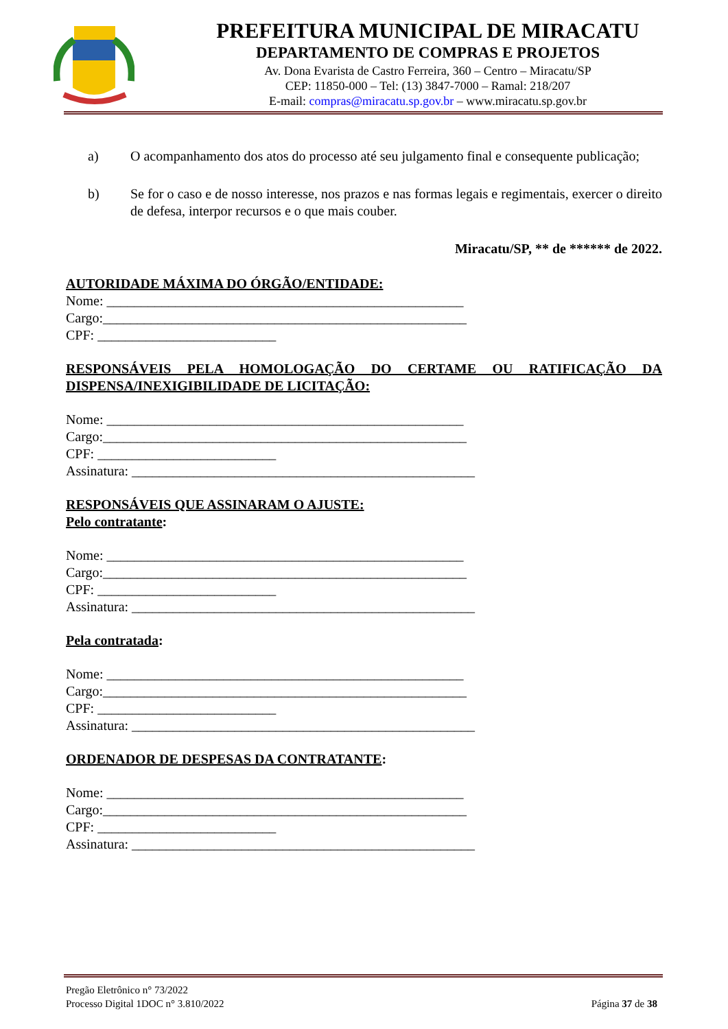PREFEITURA MUNICIPAL DE MIRACATU
DEPARTAMENTO DE COMPRAS E PROJETOS
Av. Dona Evarista de Castro Ferreira, 360 – Centro – Miracatu/SP
CEP: 11850-000 – Tel: (13) 3847-7000 – Ramal: 218/207
E-mail: compras@miracatu.sp.gov.br – www.miracatu.sp.gov.br
a) O acompanhamento dos atos do processo até seu julgamento final e consequente publicação;
b) Se for o caso e de nosso interesse, nos prazos e nas formas legais e regimentais, exercer o direito de defesa, interpor recursos e o que mais couber.
Miracatu/SP, ** de ****** de 2022.
AUTORIDADE MÁXIMA DO ÓRGÃO/ENTIDADE:
Nome: ____________________________________________________ Cargo:_____________________________________________________ CPF: __________________________
RESPONSÁVEIS PELA HOMOLOGAÇÃO DO CERTAME OU RATIFICAÇÃO DA DISPENSA/INEXIGIBILIDADE DE LICITAÇÃO:
Nome: ____________________________________________________ Cargo:_____________________________________________________ CPF: __________________________ Assinatura: __________________________________________________
RESPONSÁVEIS QUE ASSINARAM O AJUSTE:
Pelo contratante:
Nome: ____________________________________________________ Cargo:_____________________________________________________ CPF: __________________________ Assinatura: __________________________________________________
Pela contratada:
Nome: ____________________________________________________ Cargo:_____________________________________________________ CPF: __________________________ Assinatura: __________________________________________________
ORDENADOR DE DESPESAS DA CONTRATANTE:
Nome: ____________________________________________________ Cargo:_____________________________________________________ CPF: __________________________ Assinatura: __________________________________________________
Pregão Eletrônico n° 73/2022
Processo Digital 1DOC n° 3.810/2022 Página 37 de 38